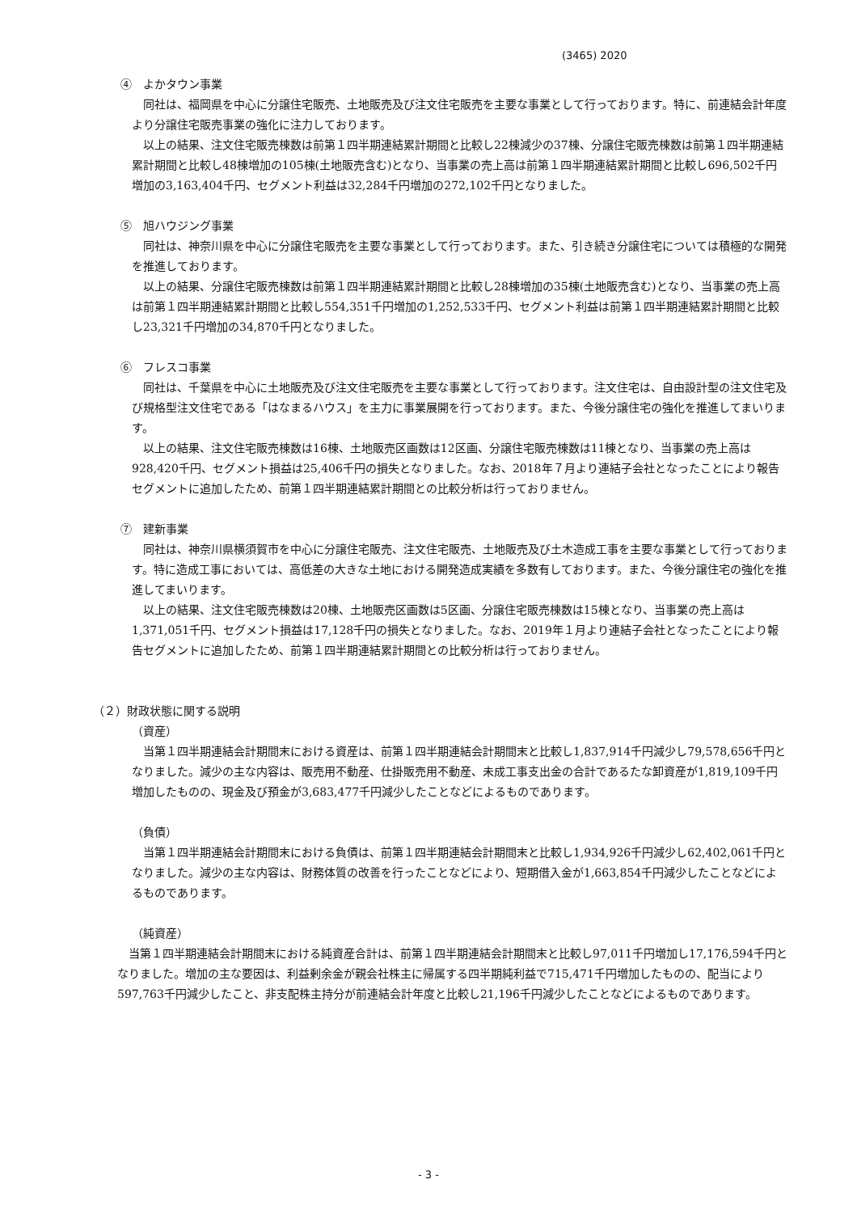(3465) 2020
④　よかタウン事業
同社は、福岡県を中心に分譲住宅販売、土地販売及び注文住宅販売を主要な事業として行っております。特に、前連結会計年度より分譲住宅販売事業の強化に注力しております。
以上の結果、注文住宅販売棟数は前第１四半期連結累計期間と比較し22棟減少の37棟、分譲住宅販売棟数は前第１四半期連結累計期間と比較し48棟増加の105棟(土地販売含む)となり、当事業の売上高は前第１四半期連結累計期間と比較し696,502千円増加の3,163,404千円、セグメント利益は32,284千円増加の272,102千円となりました。
⑤　旭ハウジング事業
同社は、神奈川県を中心に分譲住宅販売を主要な事業として行っております。また、引き続き分譲住宅については積極的な開発を推進しております。
以上の結果、分譲住宅販売棟数は前第１四半期連結累計期間と比較し28棟増加の35棟(土地販売含む)となり、当事業の売上高は前第１四半期連結累計期間と比較し554,351千円増加の1,252,533千円、セグメント利益は前第１四半期連結累計期間と比較し23,321千円増加の34,870千円となりました。
⑥　フレスコ事業
同社は、千葉県を中心に土地販売及び注文住宅販売を主要な事業として行っております。注文住宅は、自由設計型の注文住宅及び規格型注文住宅である「はなまるハウス」を主力に事業展開を行っております。また、今後分譲住宅の強化を推進してまいります。
以上の結果、注文住宅販売棟数は16棟、土地販売区画数は12区画、分譲住宅販売棟数は11棟となり、当事業の売上高は928,420千円、セグメント損益は25,406千円の損失となりました。なお、2018年７月より連結子会社となったことにより報告セグメントに追加したため、前第１四半期連結累計期間との比較分析は行っておりません。
⑦　建新事業
同社は、神奈川県横須賀市を中心に分譲住宅販売、注文住宅販売、土地販売及び土木造成工事を主要な事業として行っております。特に造成工事においては、高低差の大きな土地における開発造成実績を多数有しております。また、今後分譲住宅の強化を推進してまいります。
以上の結果、注文住宅販売棟数は20棟、土地販売区画数は5区画、分譲住宅販売棟数は15棟となり、当事業の売上高は1,371,051千円、セグメント損益は17,128千円の損失となりました。なお、2019年１月より連結子会社となったことにより報告セグメントに追加したため、前第１四半期連結累計期間との比較分析は行っておりません。
（２）財政状態に関する説明
（資産）
当第１四半期連結会計期間末における資産は、前第１四半期連結会計期間末と比較し1,837,914千円減少し79,578,656千円となりました。減少の主な内容は、販売用不動産、仕掛販売用不動産、未成工事支出金の合計であるたな卸資産が1,819,109千円増加したものの、現金及び預金が3,683,477千円減少したことなどによるものであります。
（負債）
当第１四半期連結会計期間末における負債は、前第１四半期連結会計期間末と比較し1,934,926千円減少し62,402,061千円となりました。減少の主な内容は、財務体質の改善を行ったことなどにより、短期借入金が1,663,854千円減少したことなどによるものであります。
（純資産）
当第１四半期連結会計期間末における純資産合計は、前第１四半期連結会計期間末と比較し97,011千円増加し17,176,594千円となりました。増加の主な要因は、利益剰余金が親会社株主に帰属する四半期純利益で715,471千円増加したものの、配当により597,763千円減少したこと、非支配株主持分が前連結会計年度と比較し21,196千円減少したことなどによるものであります。
- 3 -